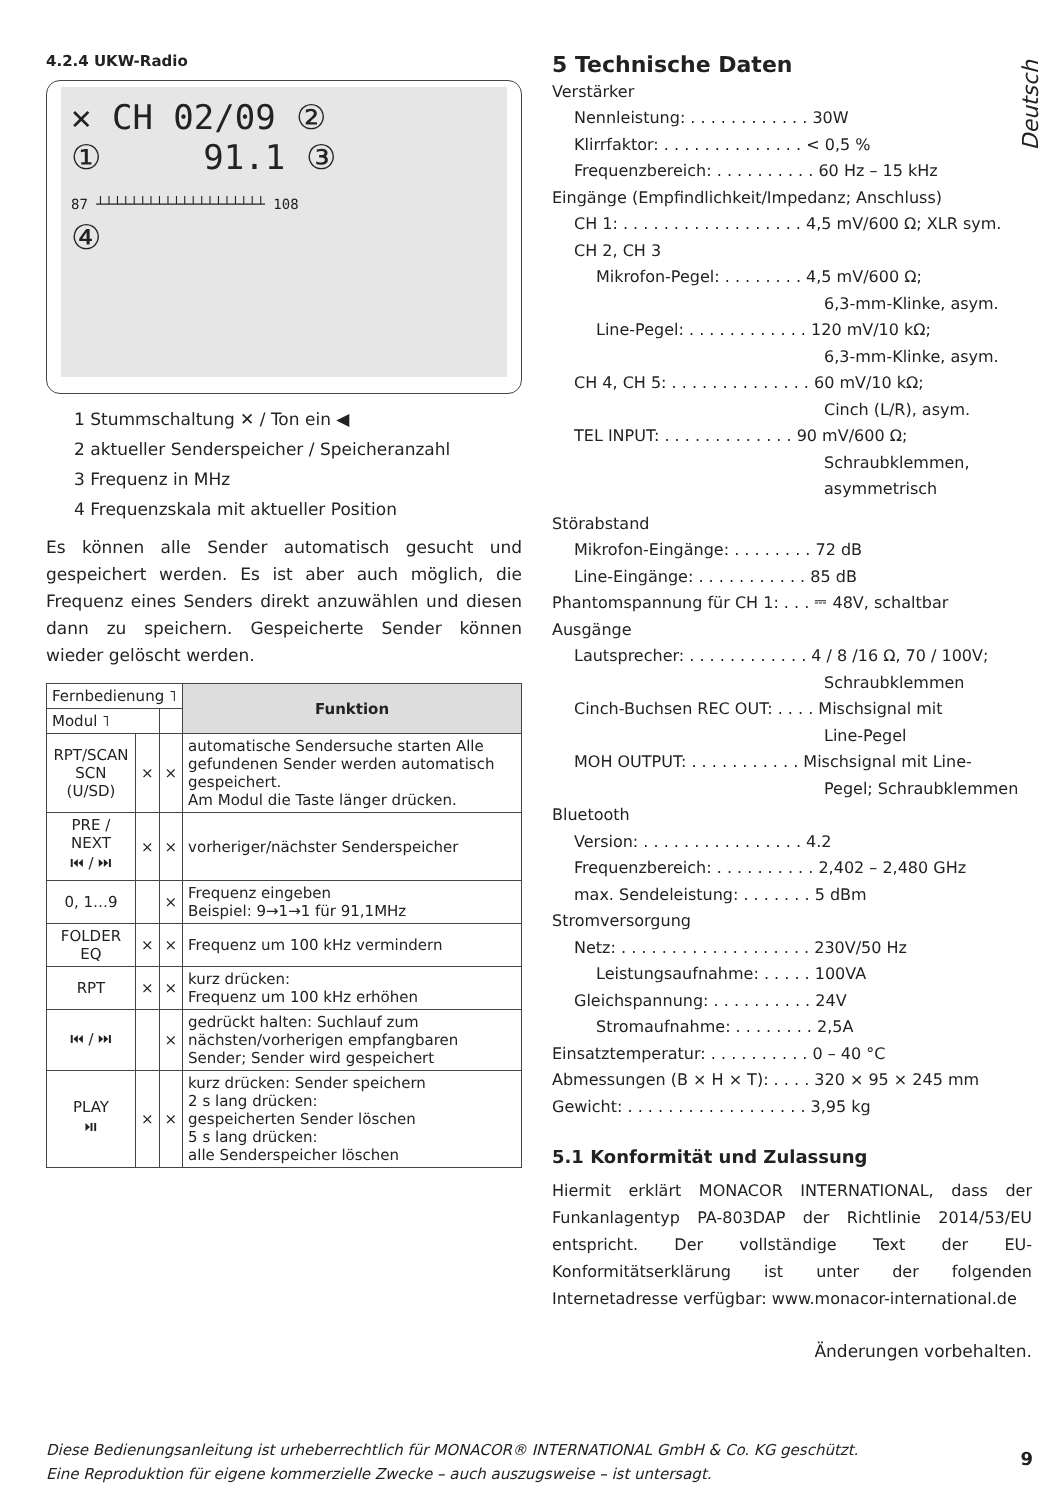4.2.4 UKW-Radio
✕ CH 02/09 ②
① 91.1 ③
87 ┴┴┴┴┴┴┴┴┴┴┴┴┴┴┴┴┴┴┴┴ 108
④
1 Stummschaltung ✕ / Ton ein ◀
2 aktueller Senderspeicher / Speicheranzahl
3 Frequenz in MHz
4 Frequenzskala mit aktueller Position
Es können alle Sender automatisch gesucht und gespeichert werden. Es ist aber auch möglich, die Frequenz eines Senders direkt anzuwählen und diesen dann zu speichern. Gespeicherte Sender können wieder gelöscht werden.
| Fernbedienung ˥ | | | Funktion |
| Modul ˥ | | | |
| RPT/SCAN SCN (U/SD) | × | × | automatische Sendersuche starten Alle gefundenen Sender werden automatisch gespeichert. Am Modul die Taste länger drücken. |
| PRE / NEXT ⏮ / ⏭ | × | × | vorheriger/nächster Senderspeicher |
| 0, 1…9 | | × | Frequenz eingeben Beispiel: 9→1→1 für 91,1MHz |
| FOLDER EQ | × | × | Frequenz um 100 kHz vermindern |
| RPT | × | × | kurz drücken: Frequenz um 100 kHz erhöhen |
| ⏮ / ⏭ | | × | gedrückt halten: Suchlauf zum nächsten/vorherigen empfangbaren Sender; Sender wird gespeichert |
| PLAY ⏯ | × | × | kurz drücken: Sender speichern 2 s lang drücken: gespeicherten Sender löschen 5 s lang drücken: alle Senderspeicher löschen |
5 Technische Daten
Verstärker
Nennleistung: . . . . . . . . . . . . 30W
Klirrfaktor: . . . . . . . . . . . . . . < 0,5 %
Frequenzbereich: . . . . . . . . . . 60 Hz – 15 kHz
Eingänge (Empfindlichkeit/Impedanz; Anschluss)
CH 1: . . . . . . . . . . . . . . . . . . 4,5 mV/600 Ω; XLR sym.
CH 2, CH 3
Mikrofon-Pegel: . . . . . . . . 4,5 mV/600 Ω;
6,3-mm-Klinke, asym.
Line-Pegel: . . . . . . . . . . . . 120 mV/10 kΩ;
6,3-mm-Klinke, asym.
CH 4, CH 5: . . . . . . . . . . . . . . 60 mV/10 kΩ;
Cinch (L/R), asym.
TEL INPUT: . . . . . . . . . . . . . 90 mV/600 Ω;
Schraubklemmen,
asymmetrisch
Störabstand
Mikrofon-Eingänge: . . . . . . . . 72 dB
Line-Eingänge: . . . . . . . . . . . 85 dB
Phantomspannung für CH 1: . . . ⎓ 48V, schaltbar
Ausgänge
Lautsprecher: . . . . . . . . . . . . 4 / 8 /16 Ω, 70 / 100V;
Schraubklemmen
Cinch-Buchsen REC OUT: . . . . Mischsignal mit
Line-Pegel
MOH OUTPUT: . . . . . . . . . . . Mischsignal mit Line-
Pegel; Schraubklemmen
Bluetooth
Version: . . . . . . . . . . . . . . . . 4.2
Frequenzbereich: . . . . . . . . . . 2,402 – 2,480 GHz
max. Sendeleistung: . . . . . . . 5 dBm
Stromversorgung
Netz: . . . . . . . . . . . . . . . . . . . 230V/50 Hz
Leistungsaufnahme: . . . . . 100VA
Gleichspannung: . . . . . . . . . . 24V
Stromaufnahme: . . . . . . . . 2,5A
Einsatztemperatur: . . . . . . . . . . 0 – 40 °C
Abmessungen (B × H × T): . . . . 320 × 95 × 245 mm
Gewicht: . . . . . . . . . . . . . . . . . . 3,95 kg
5.1 Konformität und Zulassung
Hiermit erklärt MONACOR INTERNATIONAL, dass der Funkanlagentyp PA-803DAP der Richtlinie 2014/53/EU entspricht. Der vollständige Text der EU-Konformitätserklärung ist unter der folgenden Internetadresse verfügbar: www.monacor-international.de
Änderungen vorbehalten.
Deutsch
Diese Bedienungsanleitung ist urheberrechtlich für MONACOR® INTERNATIONAL GmbH & Co. KG geschützt.
Eine Reproduktion für eigene kommerzielle Zwecke – auch auszugsweise – ist untersagt.
9